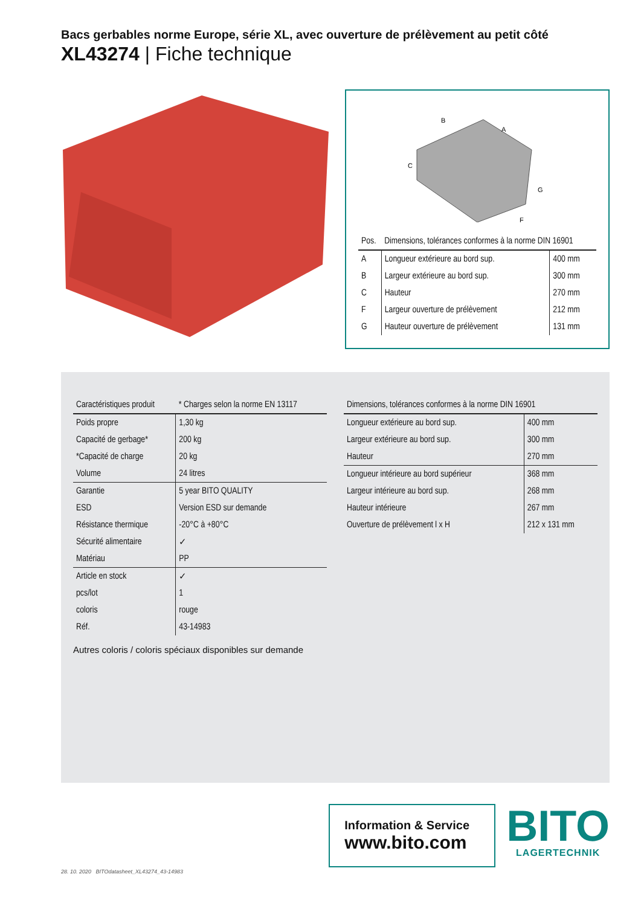Bacs gerbables norme Europe, série XL, avec ouverture de prélèvement au petit côté
XL43274 | Fiche technique
B
A
C
G
F
| Pos. | Dimensions, tolérances conformes à la norme DIN 16901 | |
| --- | --- | --- |
| A | Longueur extérieure au bord sup. | 400 mm |
| B | Largeur extérieure au bord sup. | 300 mm |
| C | Hauteur | 270 mm |
| F | Largeur ouverture de prélèvement | 212 mm |
| G | Hauteur ouverture de prélèvement | 131 mm |
| Caractéristiques produit | * Charges selon la norme EN 13117 |
| --- | --- |
| Poids propre | 1,30 kg |
| Capacité de gerbage* | 200 kg |
| *Capacité de charge | 20 kg |
| Volume | 24 litres |
| Garantie | 5 year BITO QUALITY |
| ESD | Version ESD sur demande |
| Résistance thermique | -20°C à +80°C |
| Sécurité alimentaire | ✓ |
| Matériau | PP |
| Article en stock | ✓ |
| pcs/lot | 1 |
| coloris | rouge |
| Réf. | 43-14983 |
Autres coloris / coloris spéciaux disponibles sur demande
| Dimensions, tolérances conformes à la norme DIN 16901 | |
| --- | --- |
| Longueur extérieure au bord sup. | 400 mm |
| Largeur extérieure au bord sup. | 300 mm |
| Hauteur | 270 mm |
| Longueur intérieure au bord supérieur | 368 mm |
| Largeur intérieure au bord sup. | 268 mm |
| Hauteur intérieure | 267 mm |
| Ouverture de prélèvement l x H | 212 x 131 mm |
Information & Service
www.bito.com
BITO
LAGERTECHNIK
28. 10. 2020 BITOdatasheet_XL43274_43-14983